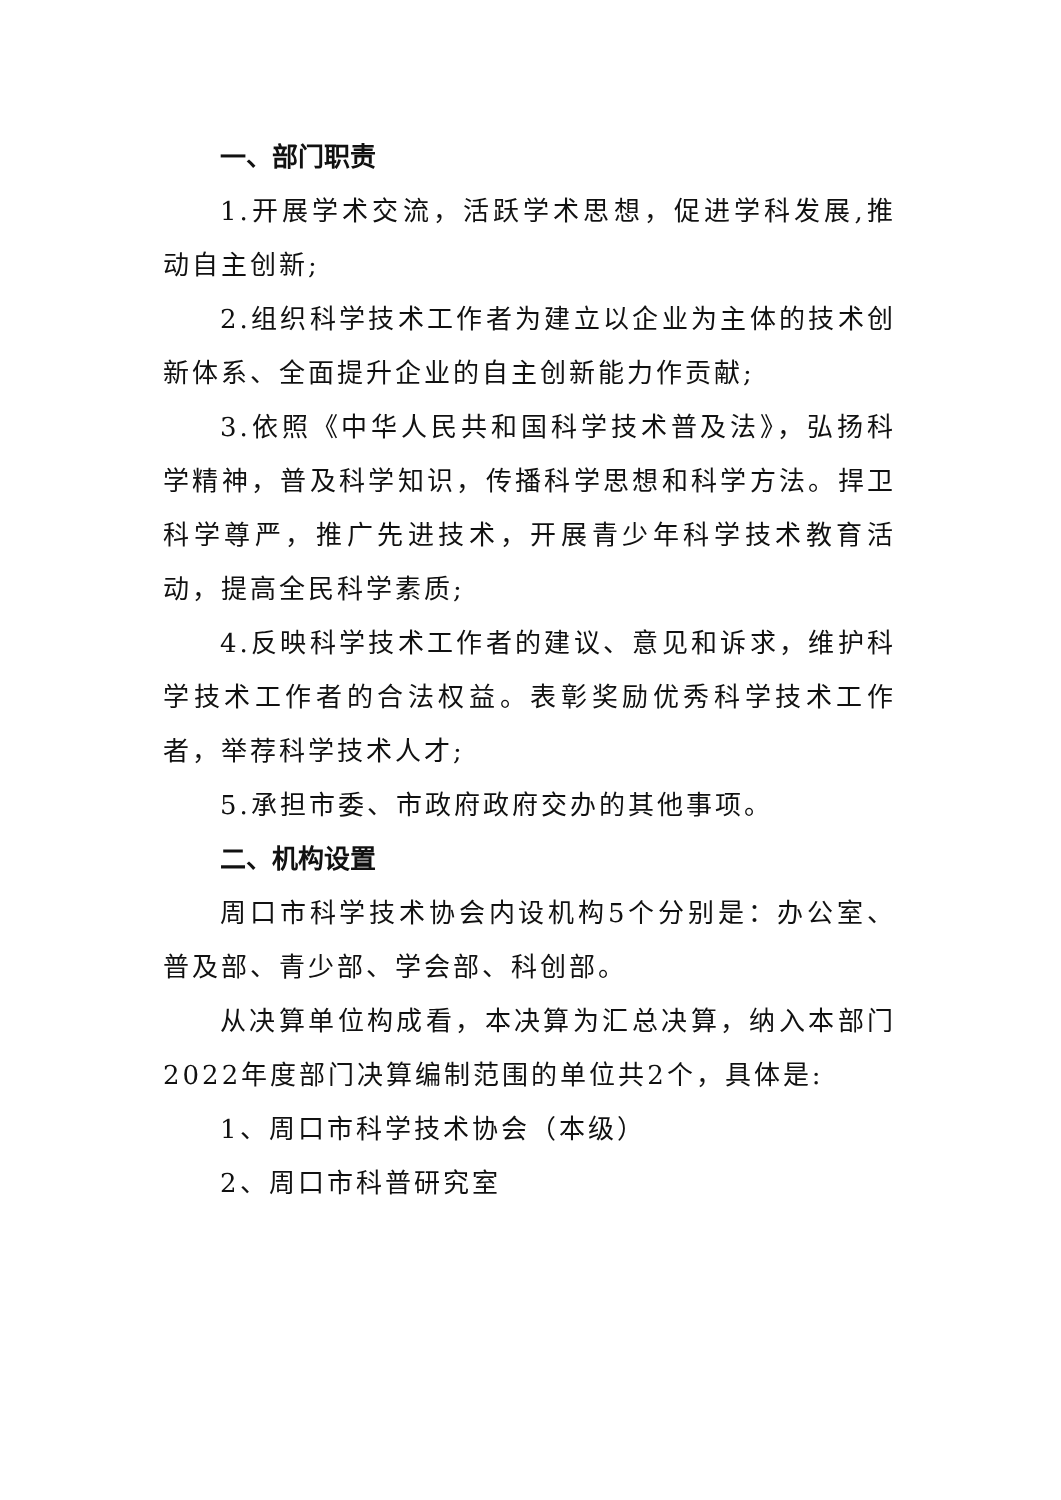一、部门职责
1.开展学术交流，活跃学术思想，促进学科发展,推动自主创新;
2.组织科学技术工作者为建立以企业为主体的技术创新体系、全面提升企业的自主创新能力作贡献;
3.依照《中华人民共和国科学技术普及法》，弘扬科学精神，普及科学知识，传播科学思想和科学方法。捍卫科学尊严，推广先进技术，开展青少年科学技术教育活动，提高全民科学素质;
4.反映科学技术工作者的建议、意见和诉求，维护科学技术工作者的合法权益。表彰奖励优秀科学技术工作者，举荐科学技术人才;
5.承担市委、市政府政府交办的其他事项。
二、机构设置
周口市科学技术协会内设机构5个分别是：办公室、普及部、青少部、学会部、科创部。
从决算单位构成看，本决算为汇总决算，纳入本部门2022年度部门决算编制范围的单位共2个，具体是:
1、周口市科学技术协会（本级）
2、周口市科普研究室